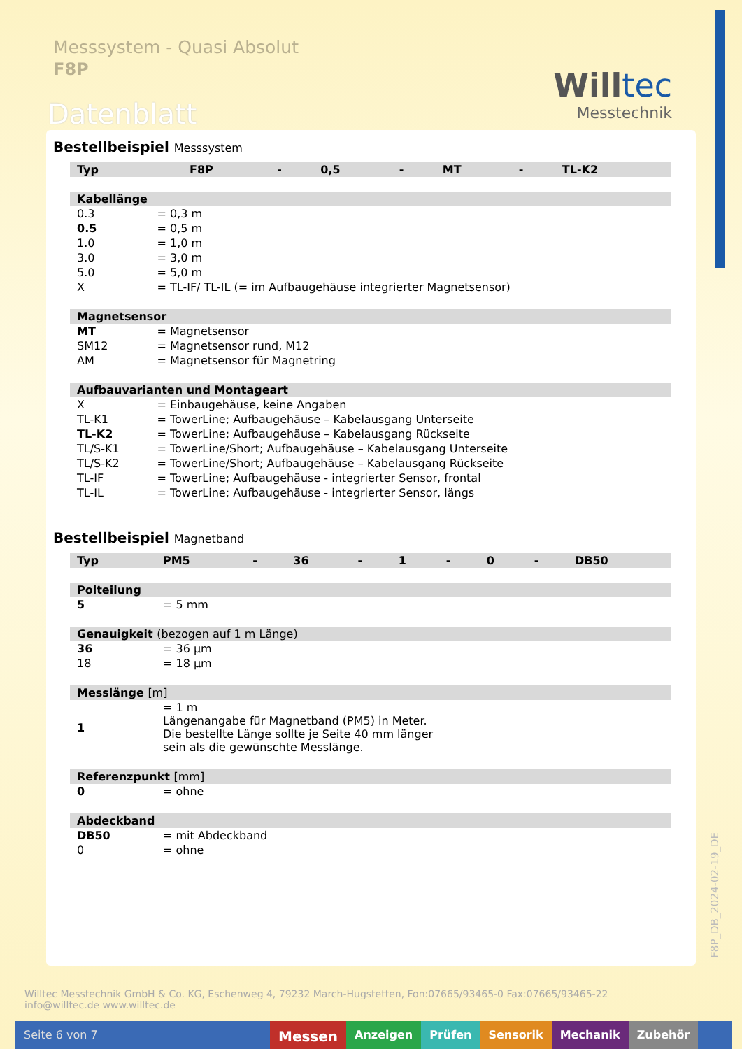Messsystem - Quasi Absolut
F8P
Willtec
Messtechnik
Datenblatt
Bestellbeispiel Messsystem
| Typ | | F8P | - | 0,5 | - | MT | - | TL-K2 |
| Kabellänge | | | | | | | | |
| 0.3 | = 0,3 m | | | | | | | |
| 0.5 | = 0,5 m | | | | | | | |
| 1.0 | = 1,0 m | | | | | | | |
| 3.0 | = 3,0 m | | | | | | | |
| 5.0 | = 5,0 m | | | | | | | |
| X | = TL-IF/ TL-IL (= im Aufbaugehäuse integrierter Magnetsensor) | | | | | | | |
| Magnetsensor | | | | | | | | |
| MT | = Magnetsensor | | | | | | | |
| SM12 | = Magnetsensor rund, M12 | | | | | | | |
| AM | = Magnetsensor für Magnetring | | | | | | | |
| Aufbauvarianten und Montageart | | | | | | | | |
| X | = Einbaugehäuse, keine Angaben | | | | | | | |
| TL-K1 | = TowerLine; Aufbaugehäuse – Kabelausgang Unterseite | | | | | | | |
| TL-K2 | = TowerLine; Aufbaugehäuse – Kabelausgang Rückseite | | | | | | | |
| TL/S-K1 | = TowerLine/Short; Aufbaugehäuse – Kabelausgang Unterseite | | | | | | | |
| TL/S-K2 | = TowerLine/Short; Aufbaugehäuse – Kabelausgang Rückseite | | | | | | | |
| TL-IF | = TowerLine; Aufbaugehäuse - integrierter Sensor, frontal | | | | | | | |
| TL-IL | = TowerLine; Aufbaugehäuse - integrierter Sensor, längs | | | | | | | |
Bestellbeispiel Magnetband
| Typ | PM5 | - | 36 | - | 1 | - | 0 | - | DB50 |
| Polteilung | | | | | | | | | |
| 5 | = 5 mm | | | | | | | | |
| Genauigkeit (bezogen auf 1 m Länge) | | | | | | | | | |
| 36 | = 36 µm | | | | | | | | |
| 18 | = 18 µm | | | | | | | | |
| Messlänge [m] | | | | | | | | | |
| 1 | = 1 m Längenangabe für Magnetband (PM5) in Meter. Die bestellte Länge sollte je Seite 40 mm länger sein als die gewünschte Messlänge. | | | | | | | | |
| Referenzpunkt [mm] | | | | | | | | | |
| 0 | = ohne | | | | | | | | |
| Abdeckband | | | | | | | | | |
| DB50 | = mit Abdeckband | | | | | | | | |
| 0 | = ohne | | | | | | | | |
F8P_DB_2024-02-19_DE
Willtec Messtechnik GmbH & Co. KG, Eschenweg 4, 79232 March-Hugstetten, Fon:07665/93465-0 Fax:07665/93465-22
info@willtec.de www.willtec.de
Seite 6 von 7
Messen
Anzeigen Prüfen Sensorik Mechanik Zubehör